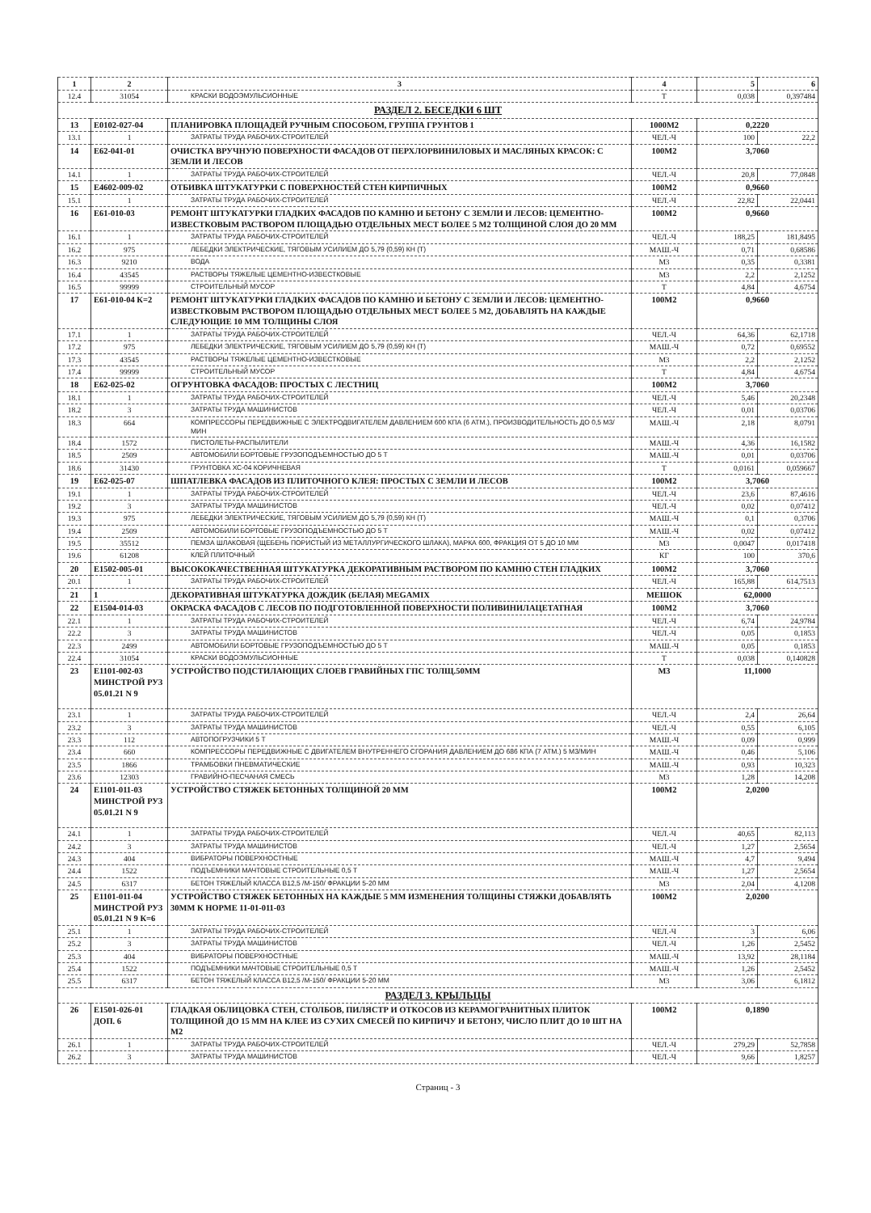| 1 | 2 | 3 | 4 | 5 | 6 |
| --- | --- | --- | --- | --- | --- |
| 12.4 | 31054 | КРАСКИ ВОДОЭМУЛЬСИОННЫЕ | Т | 0,038 | 0,397484 |
| РАЗДЕЛ 2. БЕСЕДКИ 6 ШТ | | | | | |
| 13 | Е0102-027-04 | ПЛАНИРОВКА ПЛОЩАДЕЙ РУЧНЫМ СПОСОБОМ, ГРУППА ГРУНТОВ 1 | 1000М2 | 0,2220 | |
| 13.1 | 1 | ЗАТРАТЫ ТРУДА РАБОЧИХ-СТРОИТЕЛЕЙ | ЧЕЛ.-Ч | 100 | 22,2 |
| 14 | Е62-041-01 | ОЧИСТКА ВРУЧНУЮ ПОВЕРХНОСТИ ФАСАДОВ ОТ ПЕРХЛОРВИНИЛОВЫХ И МАСЛЯНЫХ КРАСОК: С ЗЕМЛИ И ЛЕСОВ | 100М2 | 3,7060 | |
| 14.1 | 1 | ЗАТРАТЫ ТРУДА РАБОЧИХ-СТРОИТЕЛЕЙ | ЧЕЛ.-Ч | 20,8 | 77,0848 |
| 15 | Е4602-009-02 | ОТБИВКА ШТУКАТУРКИ С ПОВЕРХНОСТЕЙ СТЕН КИРПИЧНЫХ | 100М2 | 0,9660 | |
| 15.1 | 1 | ЗАТРАТЫ ТРУДА РАБОЧИХ-СТРОИТЕЛЕЙ | ЧЕЛ.-Ч | 22,82 | 22,0441 |
| 16 | Е61-010-03 | РЕМОНТ ШТУКАТУРКИ ГЛАДКИХ ФАСАДОВ ПО КАМНЮ И БЕТОНУ С ЗЕМЛИ И ЛЕСОВ: ЦЕМЕНТНО-ИЗВЕСТКОВЫМ РАСТВОРОМ ПЛОЩАДЬЮ ОТДЕЛЬНЫХ МЕСТ БОЛЕЕ 5 М2 ТОЛЩИНОЙ СЛОЯ ДО 20 ММ | 100М2 | 0,9660 | |
| 16.1 | 1 | ЗАТРАТЫ ТРУДА РАБОЧИХ-СТРОИТЕЛЕЙ | ЧЕЛ.-Ч | 188,25 | 181,8495 |
| 16.2 | 975 | ЛЕБЕДКИ ЭЛЕКТРИЧЕСКИЕ, ТЯГОВЫМ УСИЛИЕМ ДО 5,79 (0,59) КН (Т) | МАШ.-Ч | 0,71 | 0,68586 |
| 16.3 | 9210 | ВОДА | М3 | 0,35 | 0,3381 |
| 16.4 | 43545 | РАСТВОРЫ ТЯЖЕЛЫЕ ЦЕМЕНТНО-ИЗВЕСТКОВЫЕ | М3 | 2,2 | 2,1252 |
| 16.5 | 99999 | СТРОИТЕЛЬНЫЙ МУСОР | Т | 4,84 | 4,6754 |
| 17 | Е61-010-04 К=2 | РЕМОНТ ШТУКАТУРКИ ГЛАДКИХ ФАСАДОВ ПО КАМНЮ И БЕТОНУ С ЗЕМЛИ И ЛЕСОВ: ЦЕМЕНТНО-ИЗВЕСТКОВЫМ РАСТВОРОМ ПЛОЩАДЬЮ ОТДЕЛЬНЫХ МЕСТ БОЛЕЕ 5 М2, ДОБАВЛЯТЬ НА КАЖДЫЕ СЛЕДУЮЩИЕ 10 ММ ТОЛЩИНЫ СЛОЯ | 100М2 | 0,9660 | |
| 17.1 | 1 | ЗАТРАТЫ ТРУДА РАБОЧИХ-СТРОИТЕЛЕЙ | ЧЕЛ.-Ч | 64,36 | 62,1718 |
| 17.2 | 975 | ЛЕБЕДКИ ЭЛЕКТРИЧЕСКИЕ, ТЯГОВЫМ УСИЛИЕМ ДО 5,79 (0,59) КН (Т) | МАШ.-Ч | 0,72 | 0,69552 |
| 17.3 | 43545 | РАСТВОРЫ ТЯЖЕЛЫЕ ЦЕМЕНТНО-ИЗВЕСТКОВЫЕ | М3 | 2,2 | 2,1252 |
| 17.4 | 99999 | СТРОИТЕЛЬНЫЙ МУСОР | Т | 4,84 | 4,6754 |
| 18 | Е62-025-02 | ОГРУНТОВКА ФАСАДОВ: ПРОСТЫХ С ЛЕСТНИЦ | 100М2 | 3,7060 | |
| 18.1 | 1 | ЗАТРАТЫ ТРУДА РАБОЧИХ-СТРОИТЕЛЕЙ | ЧЕЛ.-Ч | 5,46 | 20,2348 |
| 18.2 | 3 | ЗАТРАТЫ ТРУДА МАШИНИСТОВ | ЧЕЛ.-Ч | 0,01 | 0,03706 |
| 18.3 | 664 | КОМПРЕССОРЫ ПЕРЕДВИЖНЫЕ С ЭЛЕКТРОДВИГАТЕЛЕМ ДАВЛЕНИЕМ 600 КПА (6 АТМ.), ПРОИЗВОДИТЕЛЬНОСТЬ ДО 0,5 М3/МИН | МАШ.-Ч | 2,18 | 8,0791 |
| 18.4 | 1572 | ПИСТОЛЕТЫ-РАСПЫЛИТЕЛИ | МАШ.-Ч | 4,36 | 16,1582 |
| 18.5 | 2509 | АВТОМОБИЛИ БОРТОВЫЕ ГРУЗОПОДЪЕМНОСТЬЮ ДО 5 Т | МАШ.-Ч | 0,01 | 0,03706 |
| 18.6 | 31430 | ГРУНТОВКА ХС-04 КОРИЧНЕВАЯ | Т | 0,0161 | 0,059667 |
| 19 | Е62-025-07 | ШПАТЛЕВКА ФАСАДОВ ИЗ ПЛИТОЧНОГО КЛЕЯ: ПРОСТЫХ С ЗЕМЛИ И ЛЕСОВ | 100М2 | 3,7060 | |
| 19.1 | 1 | ЗАТРАТЫ ТРУДА РАБОЧИХ-СТРОИТЕЛЕЙ | ЧЕЛ.-Ч | 23,6 | 87,4616 |
| 19.2 | 3 | ЗАТРАТЫ ТРУДА МАШИНИСТОВ | ЧЕЛ.-Ч | 0,02 | 0,07412 |
| 19.3 | 975 | ЛЕБЕДКИ ЭЛЕКТРИЧЕСКИЕ, ТЯГОВЫМ УСИЛИЕМ ДО 5,79 (0,59) КН (Т) | МАШ.-Ч | 0,1 | 0,3706 |
| 19.4 | 2509 | АВТОМОБИЛИ БОРТОВЫЕ ГРУЗОПОДЪЕМНОСТЬЮ ДО 5 Т | МАШ.-Ч | 0,02 | 0,07412 |
| 19.5 | 35512 | ПЕМЗА ШЛАКОВАЯ (ЩЕБЕНЬ ПОРИСТЫЙ ИЗ МЕТАЛЛУРГИЧЕСКОГО ШЛАКА), МАРКА 600, ФРАКЦИЯ ОТ 5 ДО 10 ММ | М3 | 0,0047 | 0,017418 |
| 19.6 | 61208 | КЛЕЙ ПЛИТОЧНЫЙ | КГ | 100 | 370,6 |
| 20 | Е1502-005-01 | ВЫСОКОКАЧЕСТВЕННАЯ ШТУКАТУРКА ДЕКОРАТИВНЫМ РАСТВОРОМ ПО КАМНЮ СТЕН ГЛАДКИХ | 100М2 | 3,7060 | |
| 20.1 | 1 | ЗАТРАТЫ ТРУДА РАБОЧИХ-СТРОИТЕЛЕЙ | ЧЕЛ.-Ч | 165,88 | 614,7513 |
| 21 | 1 | ДЕКОРАТИВНАЯ ШТУКАТУРКА ДОЖДИК (БЕЛАЯ) MEGAMIX | МЕШОК | 62,0000 | |
| 22 | Е1504-014-03 | ОКРАСКА ФАСАДОВ С ЛЕСОВ ПО ПОДГОТОВЛЕННОЙ ПОВЕРХНОСТИ ПОЛИВИНИЛАЦЕТАТНАЯ | 100М2 | 3,7060 | |
| 22.1 | 1 | ЗАТРАТЫ ТРУДА РАБОЧИХ-СТРОИТЕЛЕЙ | ЧЕЛ.-Ч | 6,74 | 24,9784 |
| 22.2 | 3 | ЗАТРАТЫ ТРУДА МАШИНИСТОВ | ЧЕЛ.-Ч | 0,05 | 0,1853 |
| 22.3 | 2499 | АВТОМОБИЛИ БОРТОВЫЕ ГРУЗОПОДЪЕМНОСТЬЮ ДО 5 Т | МАШ.-Ч | 0,05 | 0,1853 |
| 22.4 | 31054 | КРАСКИ ВОДОЭМУЛЬСИОННЫЕ | Т | 0,038 | 0,140828 |
| 23 | Е1101-002-03 МИНСТРОЙ РУЗ 05.01.21 N 9 | УСТРОЙСТВО ПОДСТИЛАЮЩИХ СЛОЕВ ГРАВИЙНЫХ ГПС ТОЛЩ.50ММ | М3 | 11,1000 | |
| 23.1 | 1 | ЗАТРАТЫ ТРУДА РАБОЧИХ-СТРОИТЕЛЕЙ | ЧЕЛ.-Ч | 2,4 | 26,64 |
| 23.2 | 3 | ЗАТРАТЫ ТРУДА МАШИНИСТОВ | ЧЕЛ.-Ч | 0,55 | 6,105 |
| 23.3 | 112 | АВТОПОГРУЗЧИКИ 5 Т | МАШ.-Ч | 0,09 | 0,999 |
| 23.4 | 660 | КОМПРЕССОРЫ ПЕРЕДВИЖНЫЕ С ДВИГАТЕЛЕМ ВНУТРЕННЕГО СГОРАНИЯ ДАВЛЕНИЕМ ДО 686 КПА (7 АТМ.) 5 М3/МИН | МАШ.-Ч | 0,46 | 5,106 |
| 23.5 | 1866 | ТРАМБОВКИ ПНЕВМАТИЧЕСКИЕ | МАШ.-Ч | 0,93 | 10,323 |
| 23.6 | 12303 | ГРАВИЙНО-ПЕСЧАНАЯ СМЕСЬ | М3 | 1,28 | 14,208 |
| 24 | Е1101-011-03 МИНСТРОЙ РУЗ 05.01.21 N 9 | УСТРОЙСТВО СТЯЖЕК БЕТОННЫХ ТОЛЩИНОЙ 20 ММ | 100М2 | 2,0200 | |
| 24.1 | 1 | ЗАТРАТЫ ТРУДА РАБОЧИХ-СТРОИТЕЛЕЙ | ЧЕЛ.-Ч | 40,65 | 82,113 |
| 24.2 | 3 | ЗАТРАТЫ ТРУДА МАШИНИСТОВ | ЧЕЛ.-Ч | 1,27 | 2,5654 |
| 24.3 | 404 | ВИБРАТОРЫ ПОВЕРХНОСТНЫЕ | МАШ.-Ч | 4,7 | 9,494 |
| 24.4 | 1522 | ПОДЪЕМНИКИ МАЧТОВЫЕ СТРОИТЕЛЬНЫЕ 0,5 Т | МАШ.-Ч | 1,27 | 2,5654 |
| 24.5 | 6317 | БЕТОН ТЯЖЕЛЫЙ КЛАССА В12,5 /М-150/ ФРАКЦИИ 5-20 ММ | М3 | 2,04 | 4,1208 |
| 25 | Е1101-011-04 МИНСТРОЙ РУЗ 05.01.21 N 9 К=6 | УСТРОЙСТВО СТЯЖЕК БЕТОННЫХ НА КАЖДЫЕ 5 ММ ИЗМЕНЕНИЯ ТОЛЩИНЫ СТЯЖКИ ДОБАВЛЯТЬ 30ММ К НОРМЕ 11-01-011-03 | 100М2 | 2,0200 | |
| 25.1 | 1 | ЗАТРАТЫ ТРУДА РАБОЧИХ-СТРОИТЕЛЕЙ | ЧЕЛ.-Ч | 3 | 6,06 |
| 25.2 | 3 | ЗАТРАТЫ ТРУДА МАШИНИСТОВ | ЧЕЛ.-Ч | 1,26 | 2,5452 |
| 25.3 | 404 | ВИБРАТОРЫ ПОВЕРХНОСТНЫЕ | МАШ.-Ч | 13,92 | 28,1184 |
| 25.4 | 1522 | ПОДЪЕМНИКИ МАЧТОВЫЕ СТРОИТЕЛЬНЫЕ 0,5 Т | МАШ.-Ч | 1,26 | 2,5452 |
| 25.5 | 6317 | БЕТОН ТЯЖЕЛЫЙ КЛАССА В12,5 /М-150/ ФРАКЦИИ 5-20 ММ | М3 | 3,06 | 6,1812 |
| РАЗДЕЛ 3. КРЫЛЬЦЫ | | | | | |
| 26 | Е1501-026-01 ДОП. 6 | ГЛАДКАЯ ОБЛИЦОВКА СТЕН, СТОЛБОВ, ПИЛЯСТР И ОТКОСОВ ИЗ КЕРАМОГРАНИТНЫХ ПЛИТОК ТОЛЩИНОЙ ДО 15 ММ НА КЛЕЕ ИЗ СУХИХ СМЕСЕЙ ПО КИРПИЧУ И БЕТОНУ, ЧИСЛО ПЛИТ ДО 10 ШТ НА М2 | 100М2 | 0,1890 | |
| 26.1 | 1 | ЗАТРАТЫ ТРУДА РАБОЧИХ-СТРОИТЕЛЕЙ | ЧЕЛ.-Ч | 279,29 | 52,7858 |
| 26.2 | 3 | ЗАТРАТЫ ТРУДА МАШИНИСТОВ | ЧЕЛ.-Ч | 9,66 | 1,8257 |
Страниц - 3